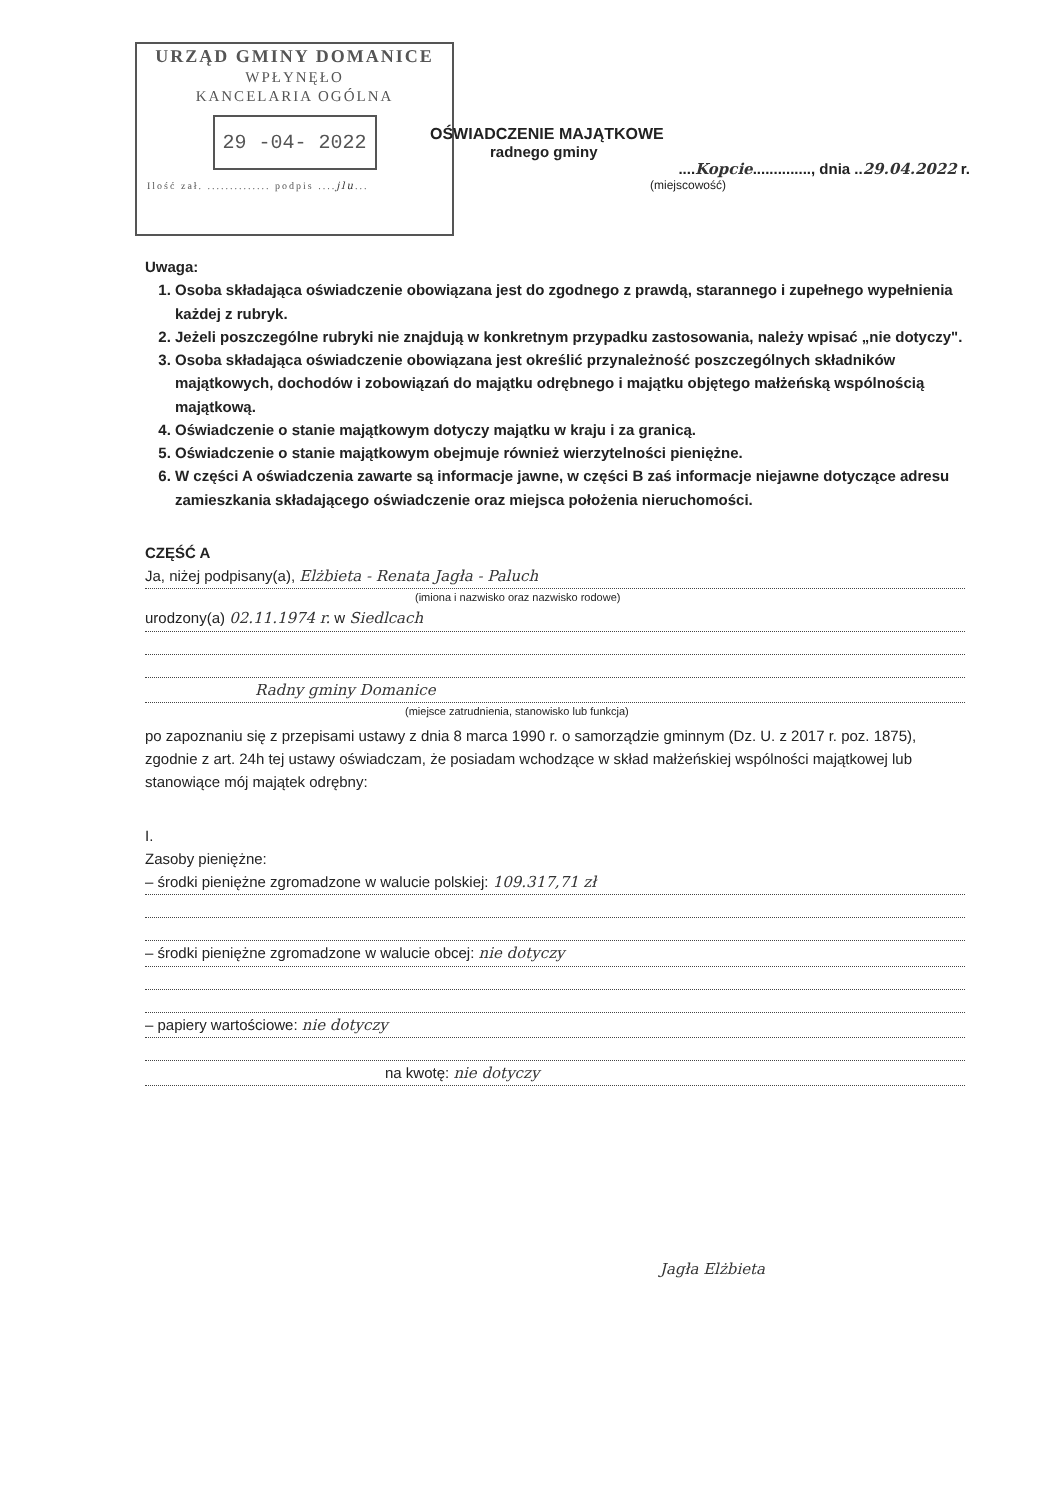URZĄD GMINY DOMANICE
WPŁYNĘŁO
KANCELARIA OGÓLNA
29 -04- 2022
Ilość zał. .............. podpis ....jlu...
OŚWIADCZENIE MAJĄTKOWE
radnego gminy
....Kopcie.............., dnia ..29.04.2022 r.
(miejscowość)
Uwaga:
1. Osoba składająca oświadczenie obowiązana jest do zgodnego z prawdą, starannego i zupełnego wypełnienia każdej z rubryk.
2. Jeżeli poszczególne rubryki nie znajdują w konkretnym przypadku zastosowania, należy wpisać „nie dotyczy".
3. Osoba składająca oświadczenie obowiązana jest określić przynależność poszczególnych składników majątkowych, dochodów i zobowiązań do majątku odrębnego i majątku objętego małżeńską wspólnością majątkową.
4. Oświadczenie o stanie majątkowym dotyczy majątku w kraju i za granicą.
5. Oświadczenie o stanie majątkowym obejmuje również wierzytelności pieniężne.
6. W części A oświadczenia zawarte są informacje jawne, w części B zaś informacje niejawne dotyczące adresu zamieszkania składającego oświadczenie oraz miejsca położenia nieruchomości.
CZĘŚĆ A
Ja, niżej podpisany(a), Elżbieta - Renata Jagła - Paluch
(imiona i nazwisko oraz nazwisko rodowe)
urodzony(a) 02.11.1974 r. w Siedlcach
Radny gminy Domanice
(miejsce zatrudnienia, stanowisko lub funkcja)
po zapoznaniu się z przepisami ustawy z dnia 8 marca 1990 r. o samorządzie gminnym (Dz. U. z 2017 r. poz. 1875), zgodnie z art. 24h tej ustawy oświadczam, że posiadam wchodzące w skład małżeńskiej wspólności majątkowej lub stanowiące mój majątek odrębny:
I.
Zasoby pieniężne:
– środki pieniężne zgromadzone w walucie polskiej: 109.317,71 zł
– środki pieniężne zgromadzone w walucie obcej: nie dotyczy
– papiery wartościowe: nie dotyczy
na kwotę: nie dotyczy
Jagła Elżbieta